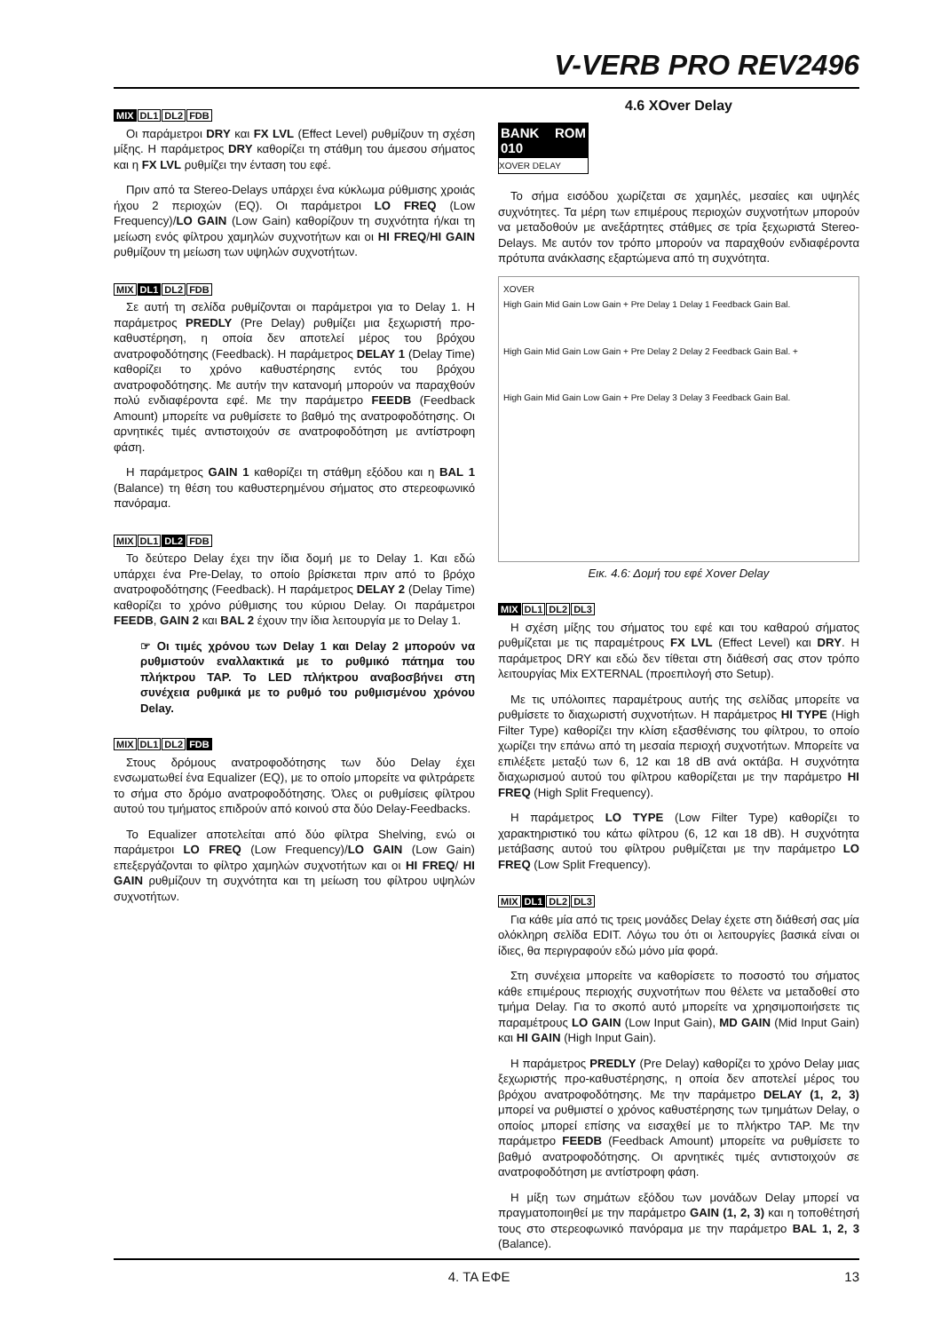V-VERB PRO REV2496
MIX DL1 DL2 FDB
Οι παράμετροι DRY και FX LVL (Effect Level) ρυθμίζουν τη σχέση μίξης. Η παράμετρος DRY καθορίζει τη στάθμη του άμεσου σήματος και η FX LVL ρυθμίζει την ένταση του εφέ.
Πριν από τα Stereo-Delays υπάρχει ένα κύκλωμα ρύθμισης χροιάς ήχου 2 περιοχών (EQ). Οι παράμετροι LO FREQ (Low Frequency)/LO GAIN (Low Gain) καθορίζουν τη συχνότητα ή/και τη μείωση ενός φίλτρου χαμηλών συχνοτήτων και οι HI FREQ/HI GAIN ρυθμίζουν τη μείωση των υψηλών συχνοτήτων.
MIX DL1 DL2 FDB
Σε αυτή τη σελίδα ρυθμίζονται οι παράμετροι για το Delay 1. Η παράμετρος PREDLY (Pre Delay) ρυθμίζει μια ξεχωριστή προ-καθυστέρηση, η οποία δεν αποτελεί μέρος του βρόχου ανατροφοδότησης (Feedback). Η παράμετρος DELAY 1 (Delay Time) καθορίζει το χρόνο καθυστέρησης εντός του βρόχου ανατροφοδότησης. Με αυτήν την κατανομή μπορούν να παραχθούν πολύ ενδιαφέροντα εφέ. Με την παράμετρο FEEDB (Feedback Amount) μπορείτε να ρυθμίσετε το βαθμό της ανατροφοδότησης. Οι αρνητικές τιμές αντιστοιχούν σε ανατροφοδότηση με αντίστροφη φάση.
Η παράμετρος GAIN 1 καθορίζει τη στάθμη εξόδου και η BAL 1 (Balance) τη θέση του καθυστερημένου σήματος στο στερεοφωνικό πανόραμα.
MIX DL1 DL2 FDB
Το δεύτερο Delay έχει την ίδια δομή με το Delay 1. Και εδώ υπάρχει ένα Pre-Delay, το οποίο βρίσκεται πριν από το βρόχο ανατροφοδότησης (Feedback). Η παράμετρος DELAY 2 (Delay Time) καθορίζει το χρόνο ρύθμισης του κύριου Delay. Οι παράμετροι FEEDB, GAIN 2 και BAL 2 έχουν την ίδια λειτουργία με το Delay 1.
☞ Οι τιμές χρόνου των Delay 1 και Delay 2 μπορούν να ρυθμιστούν εναλλακτικά με το ρυθμικό πάτημα του πλήκτρου TAP. Το LED πλήκτρου αναβοσβήνει στη συνέχεια ρυθμικά με το ρυθμό του ρυθμισμένου χρόνου Delay.
MIX DL1 DL2 FDB
Στους δρόμους ανατροφοδότησης των δύο Delay έχει ενσωματωθεί ένα Equalizer (EQ), με το οποίο μπορείτε να φιλτράρετε το σήμα στο δρόμο ανατροφοδότησης. Όλες οι ρυθμίσεις φίλτρου αυτού του τμήματος επιδρούν από κοινού στα δύο Delay-Feedbacks.
Το Equalizer αποτελείται από δύο φίλτρα Shelving, ενώ οι παράμετροι LO FREQ (Low Frequency)/LO GAIN (Low Gain) επεξεργάζονται το φίλτρο χαμηλών συχνοτήτων και οι HI FREQ/ HI GAIN ρυθμίζουν τη συχνότητα και τη μείωση του φίλτρου υψηλών συχνοτήτων.
4.6 XOver Delay
BANK ROM 010
XOVER DELAY
Το σήμα εισόδου χωρίζεται σε χαμηλές, μεσαίες και υψηλές συχνότητες. Τα μέρη των επιμέρους περιοχών συχνοτήτων μπορούν να μεταδοθούν με ανεξάρτητες στάθμες σε τρία ξεχωριστά Stereo-Delays. Με αυτόν τον τρόπο μπορούν να παραχθούν ενδιαφέροντα πρότυπα ανάκλασης εξαρτώμενα από τη συχνότητα.
XOVER
High Gain Mid Gain Low Gain + Pre Delay 1 Delay 1 Feedback Gain Bal.
High Gain Mid Gain Low Gain + Pre Delay 2 Delay 2 Feedback Gain Bal. +
High Gain Mid Gain Low Gain + Pre Delay 3 Delay 3 Feedback Gain Bal.
Εικ. 4.6: Δομή του εφέ Xover Delay
MIX DL1 DL2 DL3
Η σχέση μίξης του σήματος του εφέ και του καθαρού σήματος ρυθμίζεται με τις παραμέτρους FX LVL (Effect Level) και DRY. Η παράμετρος DRY και εδώ δεν τίθεται στη διάθεσή σας στον τρόπο λειτουργίας Mix EXTERNAL (προεπιλογή στο Setup).
Με τις υπόλοιπες παραμέτρους αυτής της σελίδας μπορείτε να ρυθμίσετε το διαχωριστή συχνοτήτων. Η παράμετρος HI TYPE (High Filter Type) καθορίζει την κλίση εξασθένισης του φίλτρου, το οποίο χωρίζει την επάνω από τη μεσαία περιοχή συχνοτήτων. Μπορείτε να επιλέξετε μεταξύ των 6, 12 και 18 dB ανά οκτάβα. Η συχνότητα διαχωρισμού αυτού του φίλτρου καθορίζεται με την παράμετρο HI FREQ (High Split Frequency).
Η παράμετρος LO TYPE (Low Filter Type) καθορίζει το χαρακτηριστικό του κάτω φίλτρου (6, 12 και 18 dB). Η συχνότητα μετάβασης αυτού του φίλτρου ρυθμίζεται με την παράμετρο LO FREQ (Low Split Frequency).
MIX DL1 DL2 DL3
Για κάθε μία από τις τρεις μονάδες Delay έχετε στη διάθεσή σας μία ολόκληρη σελίδα EDIT. Λόγω του ότι οι λειτουργίες βασικά είναι οι ίδιες, θα περιγραφούν εδώ μόνο μία φορά.
Στη συνέχεια μπορείτε να καθορίσετε το ποσοστό του σήματος κάθε επιμέρους περιοχής συχνοτήτων που θέλετε να μεταδοθεί στο τμήμα Delay. Για το σκοπό αυτό μπορείτε να χρησιμοποιήσετε τις παραμέτρους LO GAIN (Low Input Gain), MD GAIN (Mid Input Gain) και HI GAIN (High Input Gain).
Η παράμετρος PREDLY (Pre Delay) καθορίζει το χρόνο Delay μιας ξεχωριστής προ-καθυστέρησης, η οποία δεν αποτελεί μέρος του βρόχου ανατροφοδότησης. Με την παράμετρο DELAY (1, 2, 3) μπορεί να ρυθμιστεί ο χρόνος καθυστέρησης των τμημάτων Delay, ο οποίος μπορεί επίσης να εισαχθεί με το πλήκτρο TAP. Με την παράμετρο FEEDB (Feedback Amount) μπορείτε να ρυθμίσετε το βαθμό ανατροφοδότησης. Οι αρνητικές τιμές αντιστοιχούν σε ανατροφοδότηση με αντίστροφη φάση.
Η μίξη των σημάτων εξόδου των μονάδων Delay μπορεί να πραγματοποιηθεί με την παράμετρο GAIN (1, 2, 3) και η τοποθέτησή τους στο στερεοφωνικό πανόραμα με την παράμετρο BAL 1, 2, 3 (Balance).
4. ΤΑ ΕΦΕ 13